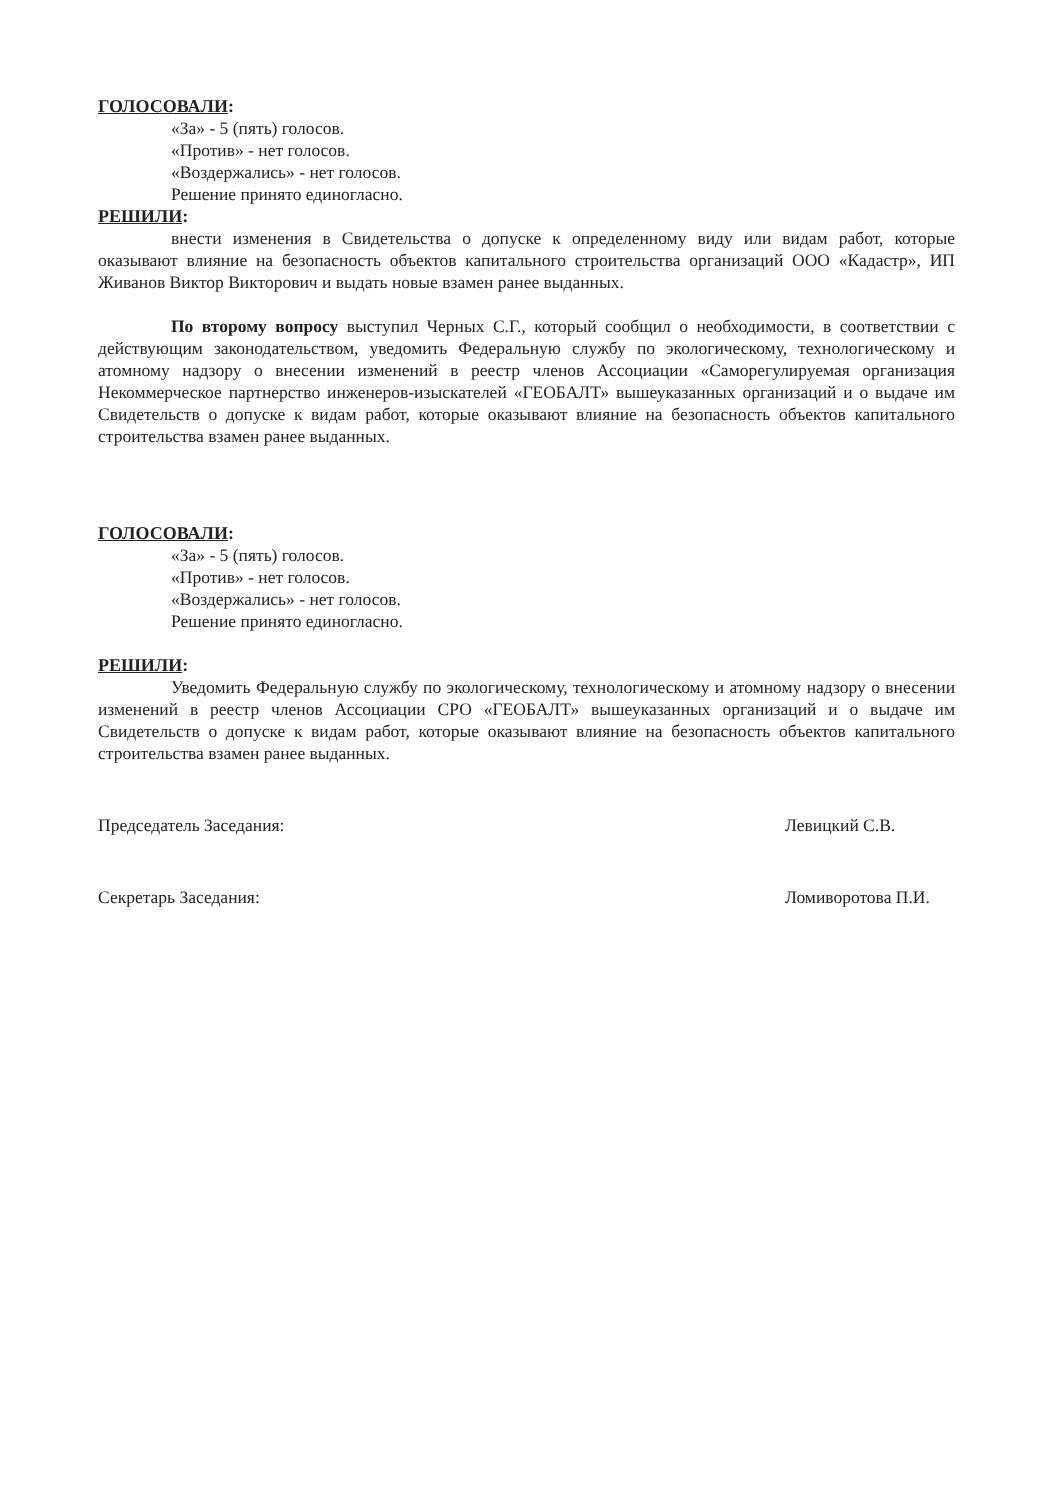ГОЛОСОВАЛИ:
«За» - 5 (пять) голосов.
«Против» - нет голосов.
«Воздержались» - нет голосов.
Решение принято единогласно.
РЕШИЛИ:
внести изменения в Свидетельства о допуске к определенному виду или видам работ, которые оказывают влияние на безопасность объектов капитального строительства организаций ООО «Кадастр», ИП Живанов Виктор Викторович и выдать новые взамен ранее выданных.
По второму вопросу выступил Черных С.Г., который сообщил о необходимости, в соответствии с действующим законодательством, уведомить Федеральную службу по экологическому, технологическому и атомному надзору о внесении изменений в реестр членов Ассоциации «Саморегулируемая организация Некоммерческое партнерство инженеров-изыскателей «ГЕОБАЛТ» вышеуказанных организаций и о выдаче им Свидетельств о допуске к видам работ, которые оказывают влияние на безопасность объектов капитального строительства взамен ранее выданных.
ГОЛОСОВАЛИ:
«За» - 5 (пять) голосов.
«Против» - нет голосов.
«Воздержались» - нет голосов.
Решение принято единогласно.
РЕШИЛИ:
Уведомить Федеральную службу по экологическому, технологическому и атомному надзору о внесении изменений в реестр членов Ассоциации СРО «ГЕОБАЛТ» вышеуказанных организаций и о выдаче им Свидетельств о допуске к видам работ, которые оказывают влияние на безопасность объектов капитального строительства взамен ранее выданных.
Председатель Заседания: Левицкий С.В.
Секретарь Заседания: Ломиворотова П.И.